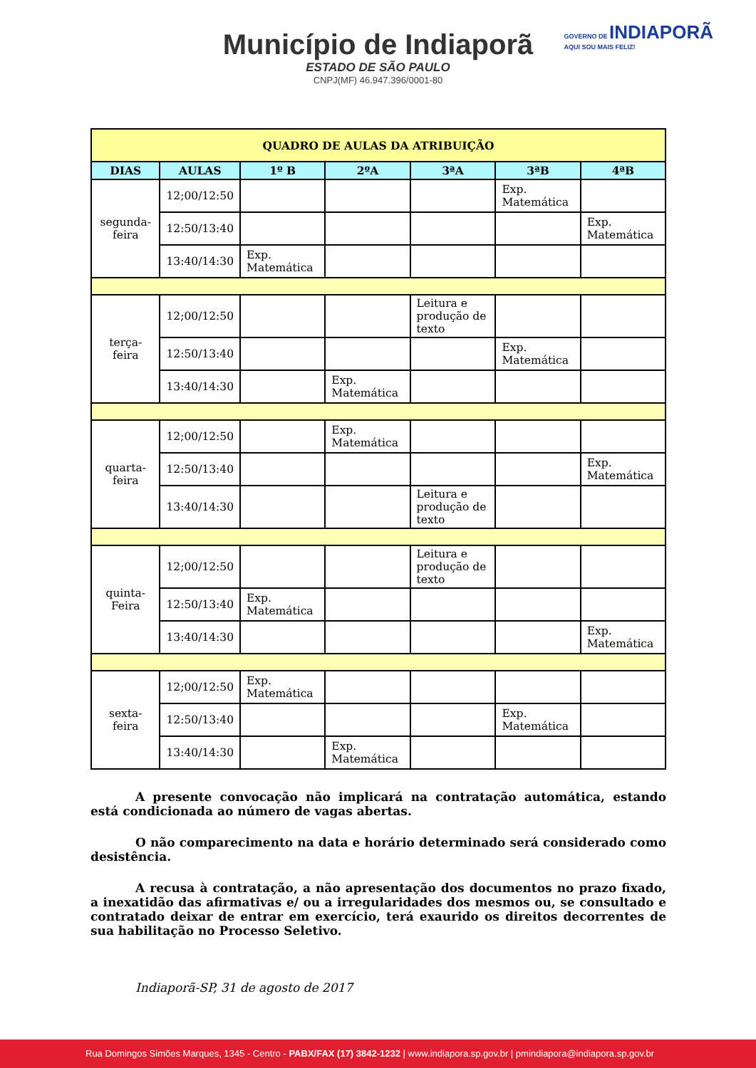Município de Indiaporã
ESTADO DE SÃO PAULO
CNPJ(MF) 46.947.396/0001-80
GOVERNO DE INDIAPORÃ
AQUI SOU MAIS FELIZ!
| QUADRO DE AULAS DA ATRIBUIÇÃO | | | | | | |
| DIAS | AULAS | 1º B | 2ºA | 3ªA | 3ªB | 4ªB |
| segunda-feira | 12;00/12:50 | | | | Exp. Matemática | |
| | 12:50/13:40 | | | | | Exp. Matemática |
| | 13:40/14:30 | Exp. Matemática | | | | |
| terça-feira | 12;00/12:50 | | | Leitura e produção de texto | | |
| | 12:50/13:40 | | | | Exp. Matemática | |
| | 13:40/14:30 | | Exp. Matemática | | | |
| quarta-feira | 12;00/12:50 | | Exp. Matemática | | | |
| | 12:50/13:40 | | | | | Exp. Matemática |
| | 13:40/14:30 | | | Leitura e produção de texto | | |
| quinta- Feira | 12;00/12:50 | | | Leitura e produção de texto | | |
| | 12:50/13:40 | Exp. Matemática | | | | |
| | 13:40/14:30 | | | | | Exp. Matemática |
| sexta-feira | 12;00/12:50 | Exp. Matemática | | | | |
| | 12:50/13:40 | | | | Exp. Matemática | |
| | 13:40/14:30 | | Exp. Matemática | | | |
A presente convocação não implicará na contratação automática, estando está condicionada ao número de vagas abertas.
O não comparecimento na data e horário determinado será considerado como desistência.
A recusa à contratação, a não apresentação dos documentos no prazo fixado, a inexatidão das afirmativas e/ ou a irregularidades dos mesmos ou, se consultado e contratado deixar de entrar em exercício, terá exaurido os direitos decorrentes de sua habilitação no Processo Seletivo.
Indiaporã-SP, 31 de agosto de 2017
Rua Domingos Simões Marques, 1345 - Centro - PABX/FAX (17) 3842-1232 | www.indiapora.sp.gov.br | pmindiapora@indiapora.sp.gov.br